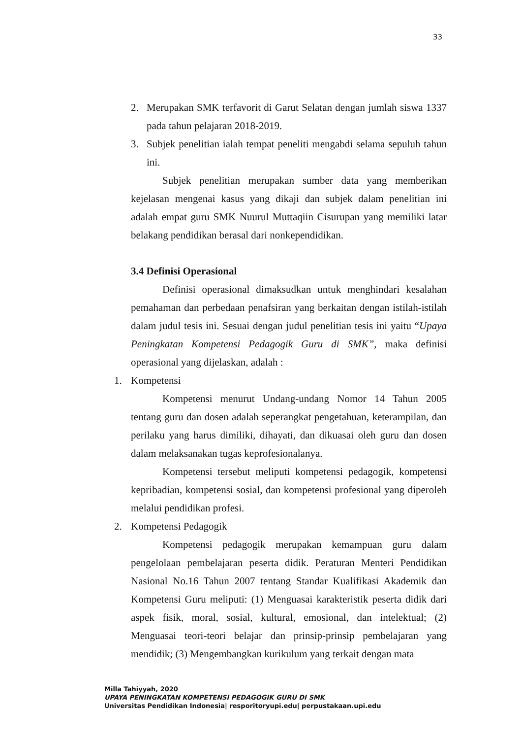33
2. Merupakan SMK terfavorit di Garut Selatan dengan jumlah siswa 1337 pada tahun pelajaran 2018-2019.
3. Subjek penelitian ialah tempat peneliti mengabdi selama sepuluh tahun ini.
Subjek penelitian merupakan sumber data yang memberikan kejelasan mengenai kasus yang dikaji dan subjek dalam penelitian ini adalah empat guru SMK Nuurul Muttaqiin Cisurupan yang memiliki latar belakang pendidikan berasal dari nonkependidikan.
3.4 Definisi Operasional
Definisi operasional dimaksudkan untuk menghindari kesalahan pemahaman dan perbedaan penafsiran yang berkaitan dengan istilah-istilah dalam judul tesis ini. Sesuai dengan judul penelitian tesis ini yaitu “Upaya Peningkatan Kompetensi Pedagogik Guru di SMK”, maka definisi operasional yang dijelaskan, adalah :
1. Kompetensi
Kompetensi menurut Undang-undang Nomor 14 Tahun 2005 tentang guru dan dosen adalah seperangkat pengetahuan, keterampilan, dan perilaku yang harus dimiliki, dihayati, dan dikuasai oleh guru dan dosen dalam melaksanakan tugas keprofesionalanya.
Kompetensi tersebut meliputi kompetensi pedagogik, kompetensi kepribadian, kompetensi sosial, dan kompetensi profesional yang diperoleh melalui pendidikan profesi.
2. Kompetensi Pedagogik
Kompetensi pedagogik merupakan kemampuan guru dalam pengelolaan pembelajaran peserta didik. Peraturan Menteri Pendidikan Nasional No.16 Tahun 2007 tentang Standar Kualifikasi Akademik dan Kompetensi Guru meliputi: (1) Menguasai karakteristik peserta didik dari aspek fisik, moral, sosial, kultural, emosional, dan intelektual; (2) Menguasai teori-teori belajar dan prinsip-prinsip pembelajaran yang mendidik; (3) Mengembangkan kurikulum yang terkait dengan mata
Milla Tahiyyah, 2020
UPAYA PENINGKATAN KOMPETENSI PEDAGOGIK GURU DI SMK
Universitas Pendidikan Indonesia| resporitoryupi.edu| perpustakaan.upi.edu